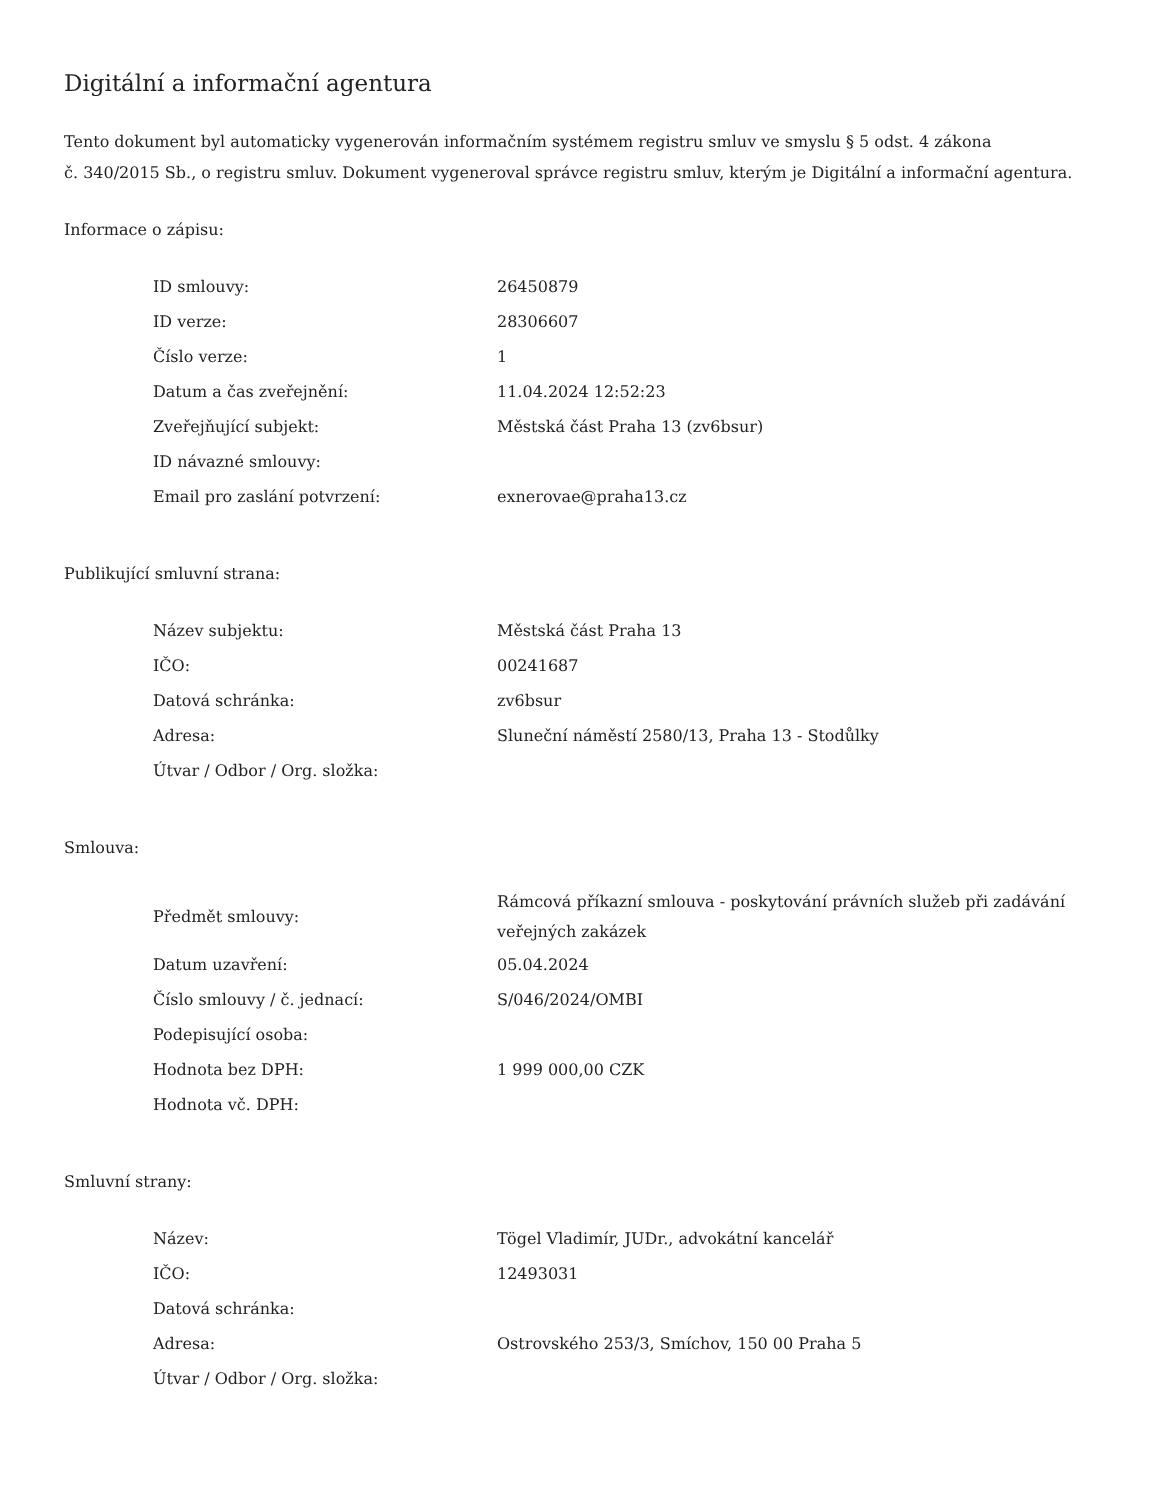Digitální a informační agentura
Tento dokument byl automaticky vygenerován informačním systémem registru smluv ve smyslu § 5 odst. 4 zákona
č. 340/2015 Sb., o registru smluv. Dokument vygeneroval správce registru smluv, kterým je Digitální a informační agentura.
Informace o zápisu:
| ID smlouvy: | 26450879 |
| ID verze: | 28306607 |
| Číslo verze: | 1 |
| Datum a čas zveřejnění: | 11.04.2024 12:52:23 |
| Zveřejňující subjekt: | Městská část Praha 13 (zv6bsur) |
| ID návazné smlouvy: | |
| Email pro zaslání potvrzení: | exnerovae@praha13.cz |
Publikující smluvní strana:
| Název subjektu: | Městská část Praha 13 |
| IČO: | 00241687 |
| Datová schránka: | zv6bsur |
| Adresa: | Sluneční náměstí 2580/13, Praha 13 - Stodůlky |
| Útvar / Odbor / Org. složka: | |
Smlouva:
| Předmět smlouvy: | Rámcová příkazní smlouva - poskytování právních služeb při zadávání veřejných zakázek |
| Datum uzavření: | 05.04.2024 |
| Číslo smlouvy / č. jednací: | S/046/2024/OMBI |
| Podepisující osoba: | |
| Hodnota bez DPH: | 1 999 000,00 CZK |
| Hodnota vč. DPH: | |
Smluvní strany:
| Název: | Tögel Vladimír, JUDr., advokátní kancelář |
| IČO: | 12493031 |
| Datová schránka: | |
| Adresa: | Ostrovského 253/3, Smíchov, 150 00 Praha 5 |
| Útvar / Odbor / Org. složka: | |